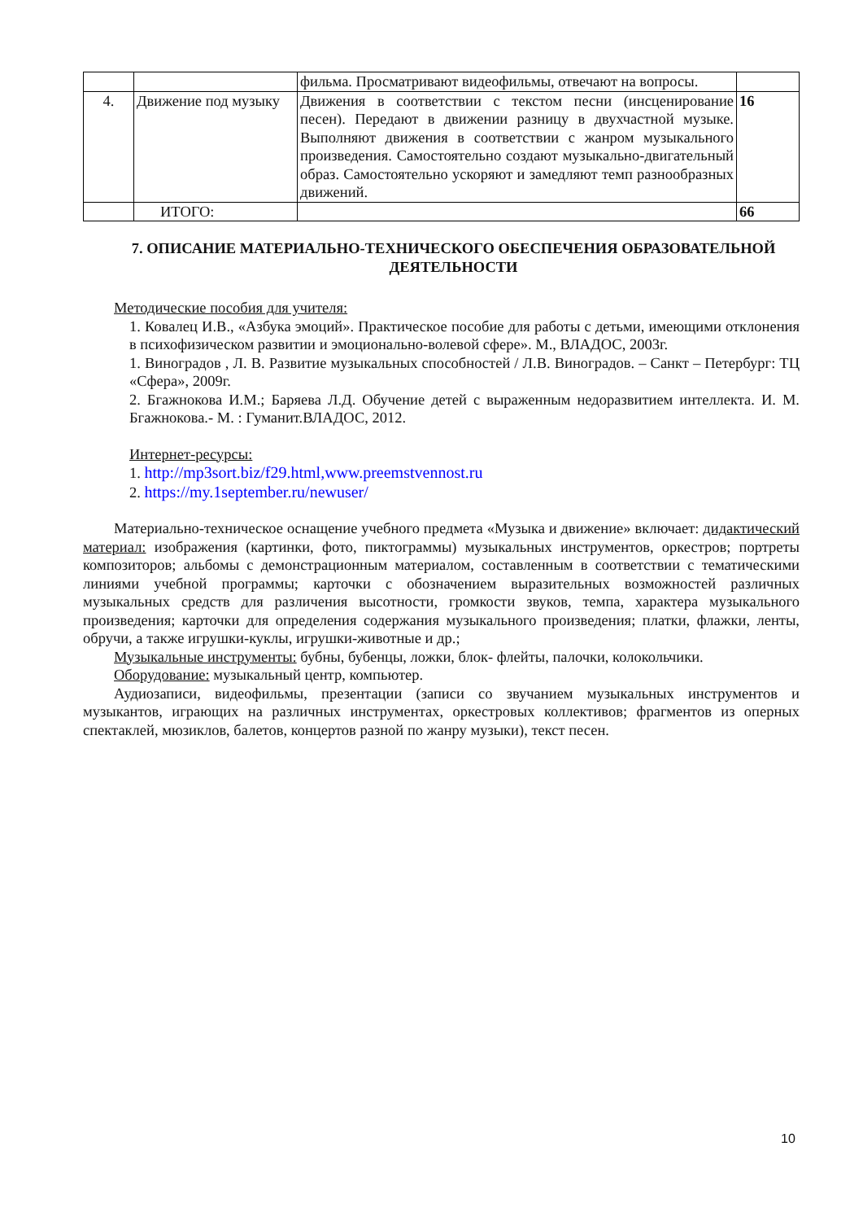| | | фильма. Просматривают видеофильмы, отвечают на вопросы. | |
| 4. | Движение под музыку | Движения в соответствии с текстом песни (инсценирование песен). Передают в движении разницу в двухчастной музыке. Выполняют движения в соответствии с жанром музыкального произведения. Самостоятельно создают музыкально-двигательный образ. Самостоятельно ускоряют и замедляют темп разнообразных движений. | 16 |
| | ИТОГО: | | 66 |
7. ОПИСАНИЕ МАТЕРИАЛЬНО-ТЕХНИЧЕСКОГО ОБЕСПЕЧЕНИЯ ОБРАЗОВАТЕЛЬНОЙ ДЕЯТЕЛЬНОСТИ
Методические пособия для учителя:
1. Ковалец И.В., «Азбука эмоций». Практическое пособие для работы с детьми, имеющими отклонения в психофизическом развитии и эмоционально-волевой сфере». М., ВЛАДОС, 2003г.
1. Виноградов , Л. В. Развитие музыкальных способностей / Л.В. Виноградов. – Санкт – Петербург: ТЦ «Сфера», 2009г.
2. Бгажнокова И.М.; Баряева Л.Д. Обучение детей с выраженным недоразвитием интеллекта. И. М. Бгажнокова.- М. : Гуманит.ВЛАДОС, 2012.
Интернет-ресурсы:
1. http://mp3sort.biz/f29.html,www.preemstvennost.ru
2. https://my.1september.ru/newuser/
Материально-техническое оснащение учебного предмета «Музыка и движение» включает: дидактический материал: изображения (картинки, фото, пиктограммы) музыкальных инструментов, оркестров; портреты композиторов; альбомы с демонстрационным материалом, составленным в соответствии с тематическими линиями учебной программы; карточки с обозначением выразительных возможностей различных музыкальных средств для различения высотности, громкости звуков, темпа, характера музыкального произведения; карточки для определения содержания музыкального произведения; платки, флажки, ленты, обручи, а также игрушки-куклы, игрушки-животные и др.;
Музыкальные инструменты: бубны, бубенцы, ложки, блок- флейты, палочки, колокольчики.
Оборудование: музыкальный центр, компьютер.
Аудиозаписи, видеофильмы, презентации (записи со звучанием музыкальных инструментов и музыкантов, играющих на различных инструментах, оркестровых коллективов; фрагментов из оперных спектаклей, мюзиклов, балетов, концертов разной по жанру музыки), текст песен.
10